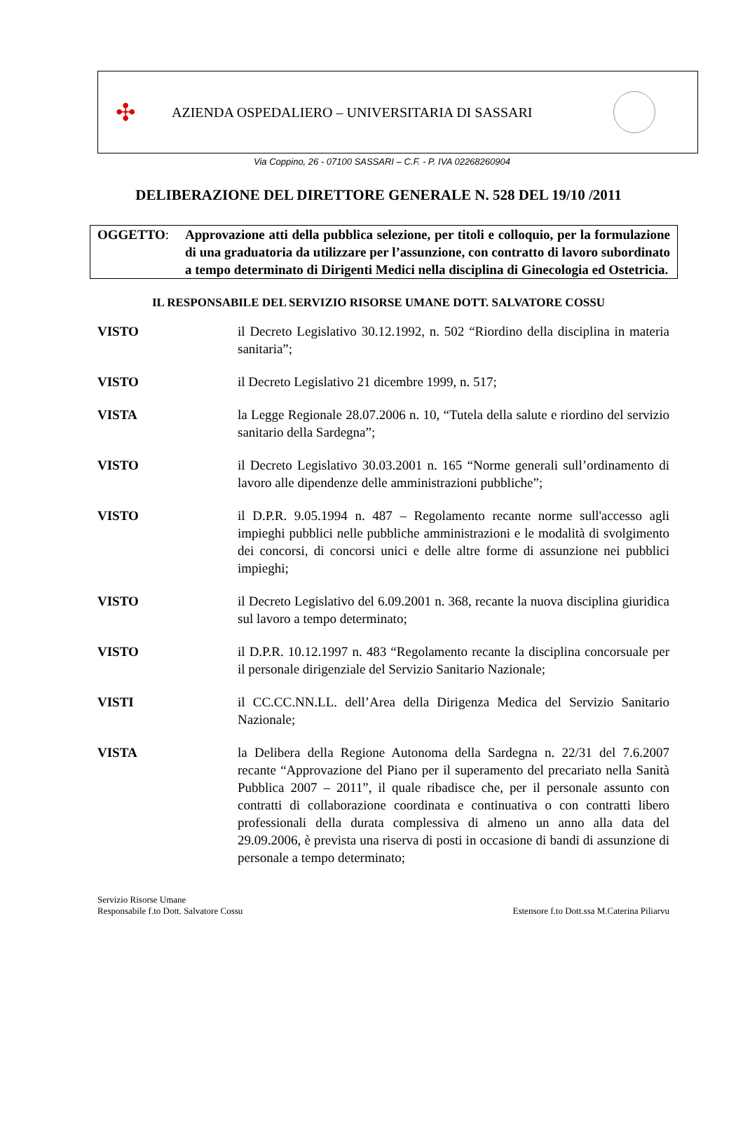✣
AZIENDA OSPEDALIERO – UNIVERSITARIA DI SASSARI
Via Coppino, 26 - 07100 SASSARI – C.F. - P. IVA 02268260904
DELIBERAZIONE DEL DIRETTORE GENERALE N. 528 DEL 19/10 /2011
OGGETTO: Approvazione atti della pubblica selezione, per titoli e colloquio, per la formulazione di una graduatoria da utilizzare per l’assunzione, con contratto di lavoro subordinato a tempo determinato di Dirigenti Medici nella disciplina di Ginecologia ed Ostetricia.
IL RESPONSABILE DEL SERVIZIO RISORSE UMANE DOTT. SALVATORE COSSU
VISTO il Decreto Legislativo 30.12.1992, n. 502 “Riordino della disciplina in materia sanitaria”;
VISTO il Decreto Legislativo 21 dicembre 1999, n. 517;
VISTA la Legge Regionale 28.07.2006 n. 10, “Tutela della salute e riordino del servizio sanitario della Sardegna”;
VISTO il Decreto Legislativo 30.03.2001 n. 165 “Norme generali sull’ordinamento di lavoro alle dipendenze delle amministrazioni pubbliche”;
VISTO il D.P.R. 9.05.1994 n. 487 – Regolamento recante norme sull'accesso agli impieghi pubblici nelle pubbliche amministrazioni e le modalità di svolgimento dei concorsi, di concorsi unici e delle altre forme di assunzione nei pubblici impieghi;
VISTO il Decreto Legislativo del 6.09.2001 n. 368, recante la nuova disciplina giuridica sul lavoro a tempo determinato;
VISTO il D.P.R. 10.12.1997 n. 483 “Regolamento recante la disciplina concorsuale per il personale dirigenziale del Servizio Sanitario Nazionale;
VISTI il CC.CC.NN.LL. dell’Area della Dirigenza Medica del Servizio Sanitario Nazionale;
VISTA la Delibera della Regione Autonoma della Sardegna n. 22/31 del 7.6.2007 recante “Approvazione del Piano per il superamento del precariato nella Sanità Pubblica 2007 – 2011”, il quale ribadisce che, per il personale assunto con contratti di collaborazione coordinata e continuativa o con contratti libero professionali della durata complessiva di almeno un anno alla data del 29.09.2006, è prevista una riserva di posti in occasione di bandi di assunzione di personale a tempo determinato;
Servizio Risorse Umane
Responsabile f.to Dott. Salvatore Cossu
Estensore f.to Dott.ssa M.Caterina Piliarvu